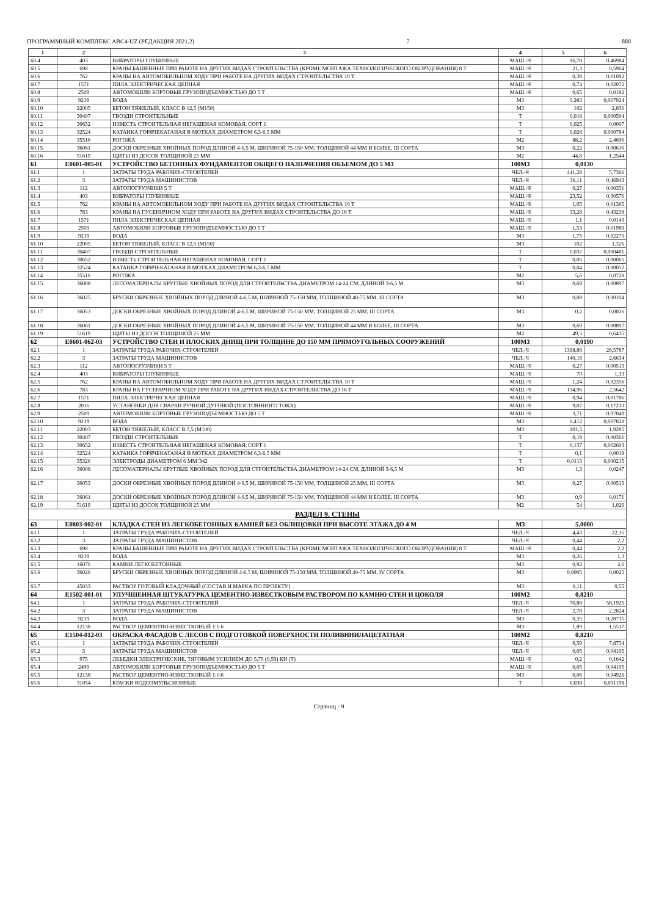ПРОГРАММНЫЙ КОМПЛЕКС АВС4-UZ (РЕДАКЦИЯ 2021.2) 7 880
| 1 | 2 | 3 | 4 | 5 | 6 |
| --- | --- | --- | --- | --- | --- |
| 60.4 | 403 | ВИБРАТОРЫ ГЛУБИННЫЕ | МАШ.-Ч | 16,78 | 0,46984 |
| 60.5 | 698 | КРАНЫ БАШЕННЫЕ ПРИ РАБОТЕ НА ДРУГИХ ВИДАХ СТРОИТЕЛЬСТВА (КРОМЕ МОНТАЖА ТЕХНОЛОГИЧЕСКОГО ОБОРУДОВАНИЯ) 8 Т | МАШ.-Ч | 21,3 | 0,5964 |
| 60.6 | 762 | КРАНЫ НА АВТОМОБИЛЬНОМ ХОДУ ПРИ РАБОТЕ НА ДРУГИХ ВИДАХ СТРОИТЕЛЬСТВА 10 Т | МАШ.-Ч | 0,39 | 0,01092 |
| 60.7 | 1571 | ПИЛА ЭЛЕКТРИЧЕСКАЯ ЦЕПНАЯ | МАШ.-Ч | 0,74 | 0,02072 |
| 60.8 | 2509 | АВТОМОБИЛИ БОРТОВЫЕ ГРУЗОПОДЪЕМНОСТЬЮ ДО 5 Т | МАШ.-Ч | 0,65 | 0,0182 |
| 60.9 | 9219 | ВОДА | М3 | 0,283 | 0,007924 |
| 60.10 | 22005 | БЕТОН ТЯЖЕЛЫЙ, КЛАСС В 12,5 (М150) | М3 | 102 | 2,856 |
| 60.11 | 30407 | ГВОЗДИ СТРОИТЕЛЬНЫЕ | Т | 0,018 | 0,000504 |
| 60.12 | 30652 | ИЗВЕСТЬ СТРОИТЕЛЬНАЯ НЕГАШЕНАЯ КОМОВАЯ, СОРТ 1 | Т | 0,025 | 0,0007 |
| 60.13 | 32524 | КАТАНКА ГОРЯЧЕКАТАНАЯ В МОТКАХ ДИАМЕТРОМ 6,3-6,5 ММ | Т | 0,028 | 0,000784 |
| 60.14 | 35516 | РОГОЖА | М2 | 88,2 | 2,4696 |
| 60.15 | 36061 | ДОСКИ ОБРЕЗНЫЕ ХВОЙНЫХ ПОРОД ДЛИНОЙ 4-6,5 М, ШИРИНОЙ 75-150 ММ, ТОЛЩИНОЙ 44 ММ И БОЛЕЕ, III СОРТА | М3 | 0,22 | 0,00616 |
| 60.16 | 51619 | ЩИТЫ ИЗ ДОСОК ТОЛЩИНОЙ 25 ММ | М2 | 44,8 | 1,2544 |
| 61 | E0601-005-01 | УСТРОЙСТВО БЕТОННЫХ ФУНДАМЕНТОВ ОБЩЕГО НАЗНАЧЕНИЯ ОБЪЕМОМ ДО 5 М3 | 100М3 | 0,0130 | |
| 61.1 | 1 | ЗАТРАТЫ ТРУДА РАБОЧИХ-СТРОИТЕЛЕЙ | ЧЕЛ.-Ч | 441,28 | 5,7366 |
| 61.2 | 3 | ЗАТРАТЫ ТРУДА МАШИНИСТОВ | ЧЕЛ.-Ч | 36,11 | 0,46943 |
| 61.3 | 112 | АВТОПОГРУЗЧИКИ 5 Т | МАШ.-Ч | 0,27 | 0,00351 |
| 61.4 | 403 | ВИБРАТОРЫ ГЛУБИННЫЕ | МАШ.-Ч | 23,52 | 0,30576 |
| 61.5 | 762 | КРАНЫ НА АВТОМОБИЛЬНОМ ХОДУ ПРИ РАБОТЕ НА ДРУГИХ ВИДАХ СТРОИТЕЛЬСТВА 10 Т | МАШ.-Ч | 1,05 | 0,01365 |
| 61.6 | 783 | КРАНЫ НА ГУСЕНИЧНОМ ХОДУ ПРИ РАБОТЕ НА ДРУГИХ ВИДАХ СТРОИТЕЛЬСТВА ДО 16 Т | МАШ.-Ч | 33,26 | 0,43238 |
| 61.7 | 1571 | ПИЛА ЭЛЕКТРИЧЕСКАЯ ЦЕПНАЯ | МАШ.-Ч | 1,1 | 0,0143 |
| 61.8 | 2509 | АВТОМОБИЛИ БОРТОВЫЕ ГРУЗОПОДЪЕМНОСТЬЮ ДО 5 Т | МАШ.-Ч | 1,53 | 0,01989 |
| 61.9 | 9219 | ВОДА | М3 | 1,75 | 0,02275 |
| 61.10 | 22005 | БЕТОН ТЯЖЕЛЫЙ, КЛАСС В 12,5 (М150) | М3 | 102 | 1,326 |
| 61.11 | 30407 | ГВОЗДИ СТРОИТЕЛЬНЫЕ | Т | 0,037 | 0,000481 |
| 61.12 | 30652 | ИЗВЕСТЬ СТРОИТЕЛЬНАЯ НЕГАШЕНАЯ КОМОВАЯ, СОРТ 1 | Т | 0,05 | 0,00065 |
| 61.13 | 32524 | КАТАНКА ГОРЯЧЕКАТАНАЯ В МОТКАХ ДИАМЕТРОМ 6,3-6,5 ММ | Т | 0,04 | 0,00052 |
| 61.14 | 35516 | РОГОЖА | М2 | 5,6 | 0,0728 |
| 61.15 | 36008 | ЛЕСОМАТЕРИАЛЫ КРУГЛЫЕ ХВОЙНЫХ ПОРОД ДЛЯ СТРОИТЕЛЬСТВА ДИАМЕТРОМ 14-24 СМ, ДЛИНОЙ 3-6,5 М | М3 | 0,69 | 0,00897 |
| 61.16 | 36025 | БРУСКИ ОБРЕЗНЫЕ ХВОЙНЫХ ПОРОД ДЛИНОЙ 4-6,5 М, ШИРИНОЙ 75-150 ММ, ТОЛЩИНОЙ 40-75 ММ, III СОРТА | М3 | 0,08 | 0,00104 |
| 61.17 | 36053 | ДОСКИ ОБРЕЗНЫЕ ХВОЙНЫХ ПОРОД ДЛИНОЙ 4-6,5 М, ШИРИНОЙ 75-150 ММ, ТОЛЩИНОЙ 25 ММ, III СОРТА | М3 | 0,2 | 0,0026 |
| 61.18 | 36061 | ДОСКИ ОБРЕЗНЫЕ ХВОЙНЫХ ПОРОД ДЛИНОЙ 4-6,5 М, ШИРИНОЙ 75-150 ММ, ТОЛЩИНОЙ 44 ММ И БОЛЕЕ, III СОРТА | М3 | 0,69 | 0,00897 |
| 61.19 | 51619 | ЩИТЫ ИЗ ДОСОК ТОЛЩИНОЙ 25 ММ | М2 | 49,5 | 0,6435 |
| 62 | E0601-062-03 | УСТРОЙСТВО СТЕН И ПЛОСКИХ ДНИЩ ПРИ ТОЛЩИНЕ ДО 150 ММ ПРЯМОУГОЛЬНЫХ СООРУЖЕНИЙ | 100М3 | 0,0190 | |
| 62.1 | 1 | ЗАТРАТЫ ТРУДА РАБОЧИХ-СТРОИТЕЛЕЙ | ЧЕЛ.-Ч | 1398,88 | 26,5787 |
| 62.2 | 3 | ЗАТРАТЫ ТРУДА МАШИНИСТОВ | ЧЕЛ.-Ч | 140,18 | 2,6634 |
| 62.3 | 112 | АВТОПОГРУЗЧИКИ 5 Т | МАШ.-Ч | 0,27 | 0,00513 |
| 62.4 | 403 | ВИБРАТОРЫ ГЛУБИННЫЕ | МАШ.-Ч | 70 | 1,33 |
| 62.5 | 762 | КРАНЫ НА АВТОМОБИЛЬНОМ ХОДУ ПРИ РАБОТЕ НА ДРУГИХ ВИДАХ СТРОИТЕЛЬСТВА 10 Т | МАШ.-Ч | 1,24 | 0,02356 |
| 62.6 | 783 | КРАНЫ НА ГУСЕНИЧНОМ ХОДУ ПРИ РАБОТЕ НА ДРУГИХ ВИДАХ СТРОИТЕЛЬСТВА ДО 16 Т | МАШ.-Ч | 134,96 | 2,5642 |
| 62.7 | 1571 | ПИЛА ЭЛЕКТРИЧЕСКАЯ ЦЕПНАЯ | МАШ.-Ч | 0,94 | 0,01786 |
| 62.8 | 2016 | УСТАНОВКИ ДЛЯ СВАРКИ РУЧНОЙ ДУГОВОЙ (ПОСТОЯННОГО ТОКА) | МАШ.-Ч | 9,07 | 0,17233 |
| 62.9 | 2509 | АВТОМОБИЛИ БОРТОВЫЕ ГРУЗОПОДЪЕМНОСТЬЮ ДО 5 Т | МАШ.-Ч | 3,71 | 0,07049 |
| 62.10 | 9219 | ВОДА | М3 | 0,412 | 0,007828 |
| 62.11 | 22003 | БЕТОН ТЯЖЕЛЫЙ, КЛАСС В 7,5 (М100) | М3 | 101,5 | 1,9285 |
| 62.12 | 30407 | ГВОЗДИ СТРОИТЕЛЬНЫЕ | Т | 0,19 | 0,00361 |
| 62.13 | 30652 | ИЗВЕСТЬ СТРОИТЕЛЬНАЯ НЕГАШЕНАЯ КОМОВАЯ, СОРТ 1 | Т | 0,137 | 0,002603 |
| 62.14 | 32524 | КАТАНКА ГОРЯЧЕКАТАНАЯ В МОТКАХ ДИАМЕТРОМ 6,3-6,5 ММ | Т | 0,1 | 0,0019 |
| 62.15 | 35326 | ЭЛЕКТРОДЫ ДИАМЕТРОМ 6 ММ Э42 | Т | 0,0113 | 0,000215 |
| 62.16 | 36008 | ЛЕСОМАТЕРИАЛЫ КРУГЛЫЕ ХВОЙНЫХ ПОРОД ДЛЯ СТРОИТЕЛЬСТВА ДИАМЕТРОМ 14-24 СМ, ДЛИНОЙ 3-6,5 М | М3 | 1,3 | 0,0247 |
| 62.17 | 36053 | ДОСКИ ОБРЕЗНЫЕ ХВОЙНЫХ ПОРОД ДЛИНОЙ 4-6,5 М, ШИРИНОЙ 75-150 ММ, ТОЛЩИНОЙ 25 ММ, III СОРТА | М3 | 0,27 | 0,00513 |
| 62.18 | 36061 | ДОСКИ ОБРЕЗНЫЕ ХВОЙНЫХ ПОРОД ДЛИНОЙ 4-6,5 М, ШИРИНОЙ 75-150 ММ, ТОЛЩИНОЙ 44 ММ И БОЛЕЕ, III СОРТА | М3 | 0,9 | 0,0171 |
| 62.19 | 51619 | ЩИТЫ ИЗ ДОСОК ТОЛЩИНОЙ 25 ММ | М2 | 54 | 1,026 |
| РАЗДЕЛ 9. СТЕНЫ | | | | | |
| 63 | E0803-002-01 | КЛАДКА СТЕН ИЗ ЛЕГКОБЕТОННЫХ КАМНЕЙ БЕЗ ОБЛИЦОВКИ ПРИ ВЫСОТЕ ЭТАЖА ДО 4 М | М3 | 5,0000 | |
| 63.1 | 1 | ЗАТРАТЫ ТРУДА РАБОЧИХ-СТРОИТЕЛЕЙ | ЧЕЛ.-Ч | 4,43 | 22,15 |
| 63.2 | 3 | ЗАТРАТЫ ТРУДА МАШИНИСТОВ | ЧЕЛ.-Ч | 0,44 | 2,2 |
| 63.3 | 698 | КРАНЫ БАШЕННЫЕ ПРИ РАБОТЕ НА ДРУГИХ ВИДАХ СТРОИТЕЛЬСТВА (КРОМЕ МОНТАЖА ТЕХНОЛОГИЧЕСКОГО ОБОРУДОВАНИЯ) 8 Т | МАШ.-Ч | 0,44 | 2,2 |
| 63.4 | 9219 | ВОДА | М3 | 0,26 | 1,3 |
| 63.5 | 16070 | КАМНИ ЛЕГКОБЕТОННЫЕ | М3 | 0,92 | 4,6 |
| 63.6 | 36026 | БРУСКИ ОБРЕЗНЫЕ ХВОЙНЫХ ПОРОД ДЛИНОЙ 4-6,5 М, ШИРИНОЙ 75-150 ММ, ТОЛЩИНОЙ 40-75 ММ, IV СОРТА | М3 | 0,0005 | 0,0025 |
| 63.7 | 45033 | РАСТВОР ГОТОВЫЙ КЛАДОЧНЫЙ (СОСТАВ И МАРКА ПО ПРОЕКТУ) | М3 | 0,11 | 0,55 |
| 64 | E1502-001-01 | УЛУЧШЕННАЯ ШТУКАТУРКА ЦЕМЕНТНО-ИЗВЕСТКОВЫМ РАСТВОРОМ ПО КАМНЮ СТЕН И ЦОКОЛЯ | 100М2 | 0,8210 | |
| 64.1 | 1 | ЗАТРАТЫ ТРУДА РАБОЧИХ-СТРОИТЕЛЕЙ | ЧЕЛ.-Ч | 70,88 | 58,1925 |
| 64.2 | 3 | ЗАТРАТЫ ТРУДА МАШИНИСТОВ | ЧЕЛ.-Ч | 2,78 | 2,2824 |
| 64.3 | 9219 | ВОДА | М3 | 0,35 | 0,28735 |
| 64.4 | 12138 | РАСТВОР ЦЕМЕНТНО-ИЗВЕСТКОВЫЙ 1:1:6 | М3 | 1,89 | 1,5517 |
| 65 | E1504-012-03 | ОКРАСКА ФАСАДОВ С ЛЕСОВ С ПОДГОТОВКОЙ ПОВЕРХНОСТИ ПОЛИВИНИЛАЦЕТАТНАЯ | 100М2 | 0,8210 | |
| 65.1 | 1 | ЗАТРАТЫ ТРУДА РАБОЧИХ-СТРОИТЕЛЕЙ | ЧЕЛ.-Ч | 9,59 | 7,8734 |
| 65.2 | 3 | ЗАТРАТЫ ТРУДА МАШИНИСТОВ | ЧЕЛ.-Ч | 0,05 | 0,04105 |
| 65.3 | 975 | ЛЕБЕДКИ ЭЛЕКТРИЧЕСКИЕ, ТЯГОВЫМ УСИЛИЕМ ДО 5,79 (0,59) КН (Т) | МАШ.-Ч | 0,2 | 0,1642 |
| 65.4 | 2499 | АВТОМОБИЛИ БОРТОВЫЕ ГРУЗОПОДЪЕМНОСТЬЮ ДО 5 Т | МАШ.-Ч | 0,05 | 0,04105 |
| 65.5 | 12138 | РАСТВОР ЦЕМЕНТНО-ИЗВЕСТКОВЫЙ 1:1:6 | М3 | 0,06 | 0,04926 |
| 65.6 | 31054 | КРАСКИ ВОДОЭМУЛЬСИОННЫЕ | Т | 0,038 | 0,031198 |
Страниц - 9